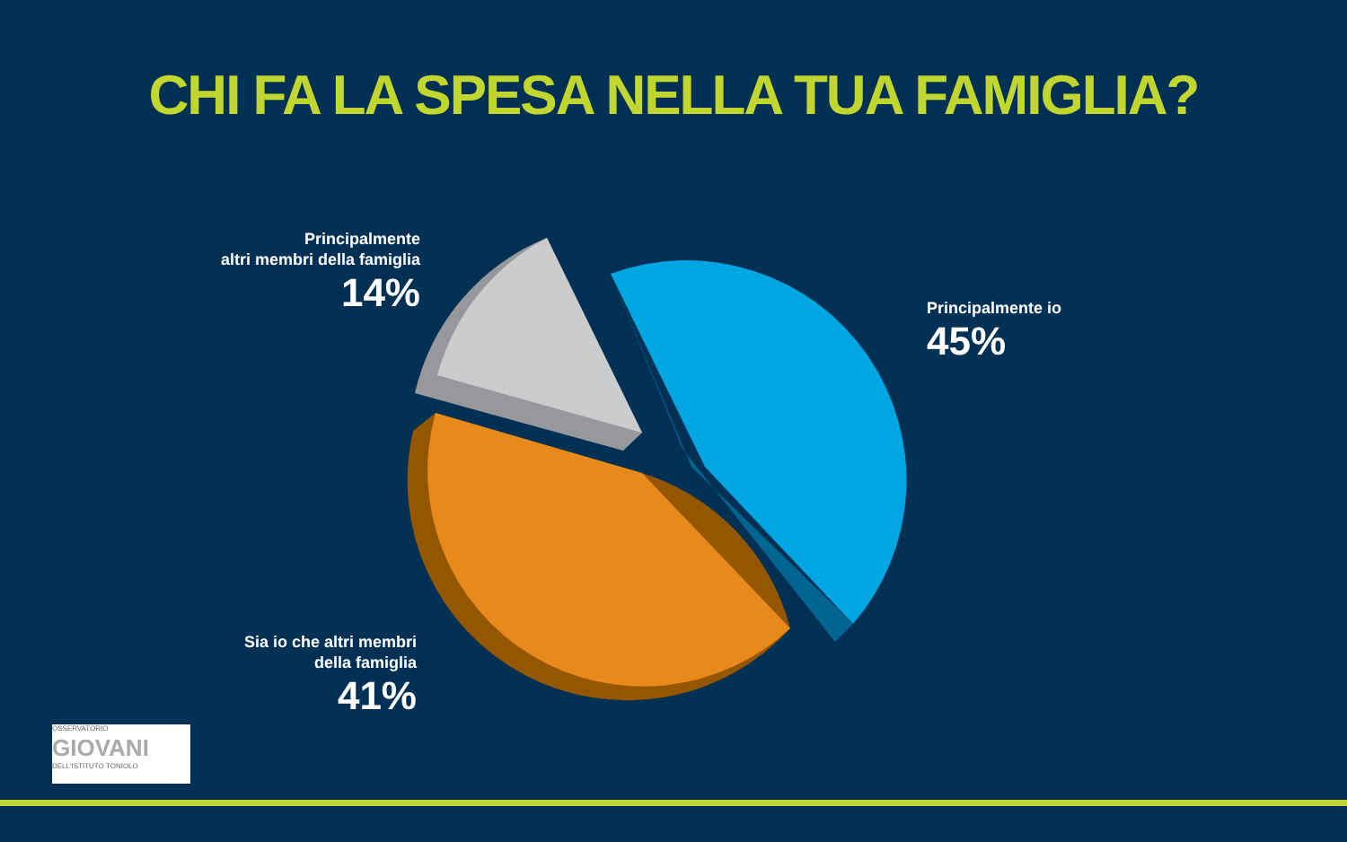CHI FA LA SPESA NELLA TUA FAMIGLIA?
Principalmente
altri membri della famiglia
14%
Principalmente io
45%
Sia io che altri membri
della famiglia
41%
OSSERVATORIO
GIOVANI
DELL'ISTITUTO TONIOLO